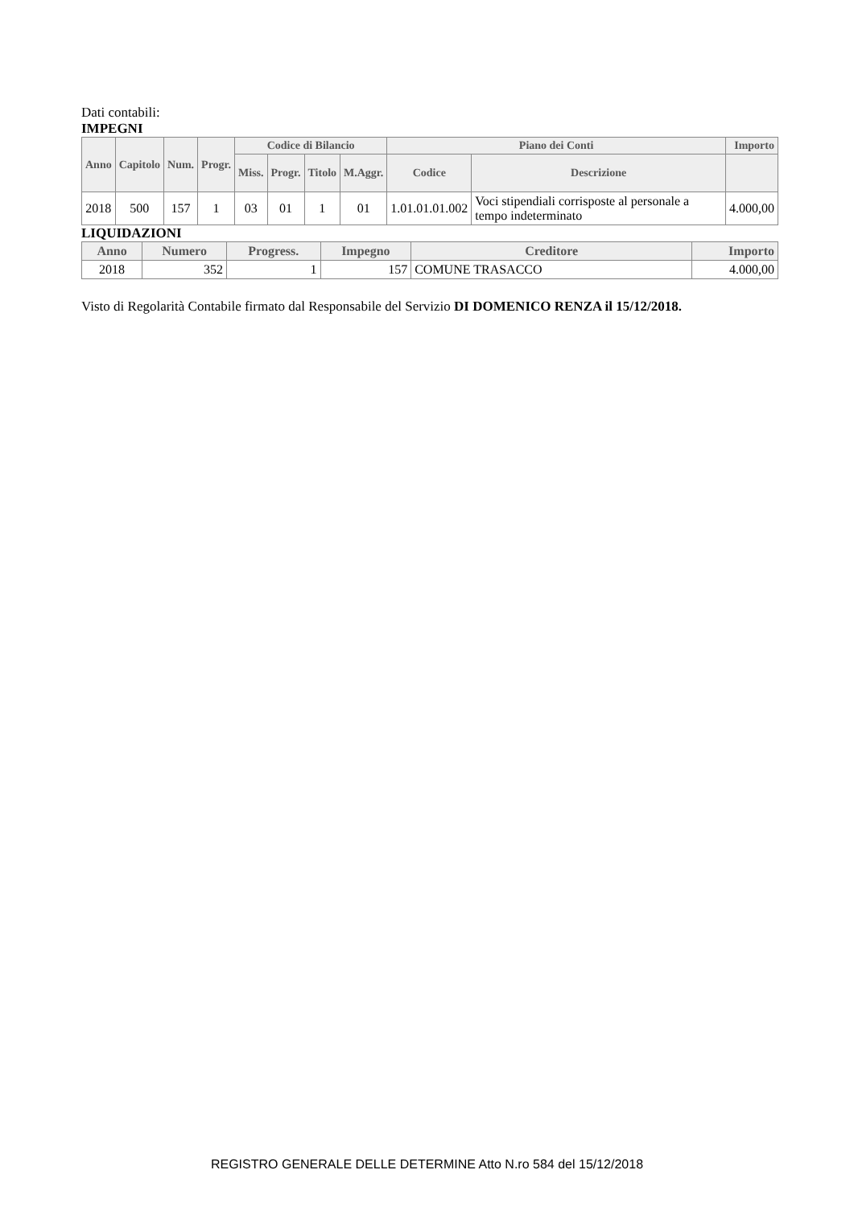Dati contabili:
IMPEGNI
| Anno | Capitolo | Num. | Progr. | Codice di Bilancio | | | | Piano dei Conti | | Importo |
| --- | --- | --- | --- | --- | --- | --- | --- | --- | --- | --- |
| | | | | Miss. | Progr. | Titolo | M.Aggr. | Codice | Descrizione | |
| 2018 | 500 | 157 | 1 | 03 | 01 | 1 | 01 | 1.01.01.01.002 | Voci stipendiali corrisposte al personale a tempo indeterminato | 4.000,00 |
LIQUIDAZIONI
| Anno | Numero | Progress. | Impegno | Creditore | Importo |
| --- | --- | --- | --- | --- | --- |
| 2018 | 352 | 1 | 157 | COMUNE TRASACCO | 4.000,00 |
Visto di Regolarità Contabile firmato dal Responsabile del Servizio DI DOMENICO RENZA il 15/12/2018.
REGISTRO GENERALE DELLE DETERMINE Atto N.ro 584 del 15/12/2018